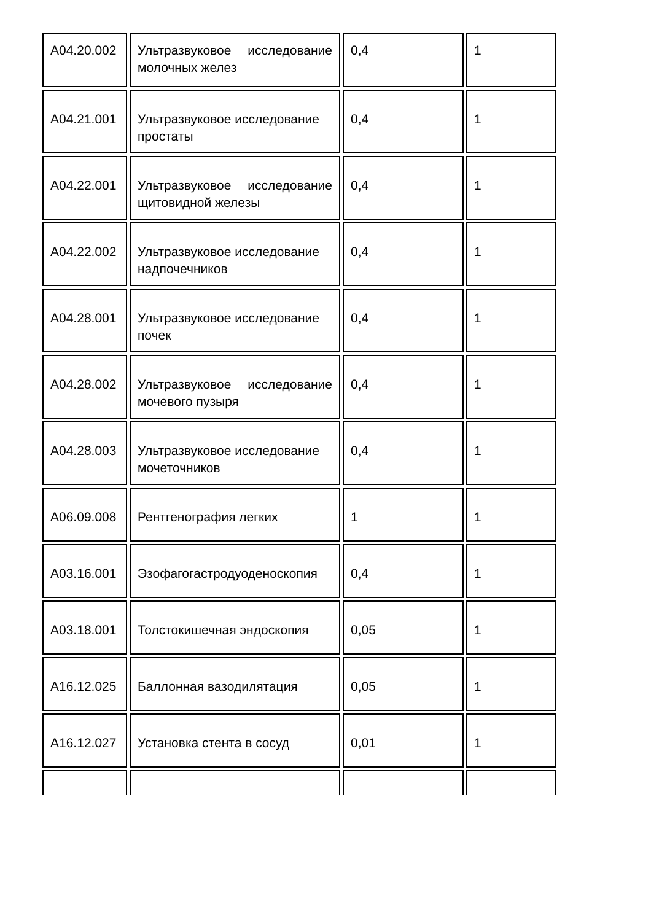| A04.20.002 | Ультразвуковое исследование молочных желез | 0,4 | 1 |
| A04.21.001 | Ультразвуковое исследование простаты | 0,4 | 1 |
| A04.22.001 | Ультразвуковое исследование щитовидной железы | 0,4 | 1 |
| A04.22.002 | Ультразвуковое исследование надпочечников | 0,4 | 1 |
| A04.28.001 | Ультразвуковое исследование почек | 0,4 | 1 |
| A04.28.002 | Ультразвуковое исследование мочевого пузыря | 0,4 | 1 |
| A04.28.003 | Ультразвуковое исследование мочеточников | 0,4 | 1 |
| A06.09.008 | Рентгенография легких | 1 | 1 |
| A03.16.001 | Эзофагогастродуоденоскопия | 0,4 | 1 |
| A03.18.001 | Толстокишечная эндоскопия | 0,05 | 1 |
| A16.12.025 | Баллонная вазодилятация | 0,05 | 1 |
| A16.12.027 | Установка стента в сосуд | 0,01 | 1 |